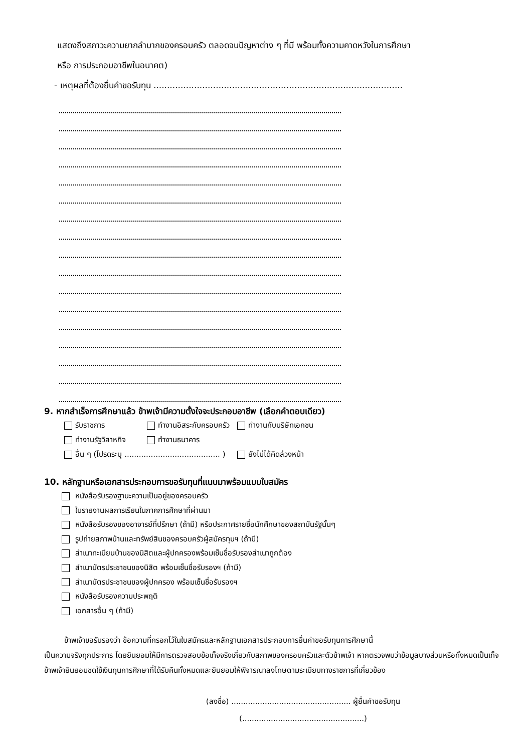แสดงถึงสภาวะความยากลำบากของครอบครัว ตลอดจนปัญหาต่าง ๆ ที่มี พร้อมทั้งความคาดหวังในการศึกษา
หรือ การประกอบอาชีพในอนาคต)
- เหตุผลที่ต้องยื่นคำขอรับทุน ............................................................................................
9. หากสำเร็จการศึกษาแล้ว ข้าพเจ้ามีความตั้งใจจะประกอบอาชีพ (เลือกคำตอบเดียว)
รับราชการ ทำงานอิสระกับครอบครัว ทำงานกับบริษัทเอกชน
ทำงานรัฐวิสาหกิจ ทำงานธนาคาร
อื่น ๆ (โปรดระบุ ........................................ ) ยังไม่ได้คิดล่วงหน้า
10. หลักฐานหรือเอกสารประกอบการขอรับทุนที่แนบมาพร้อมแบบใบสมัคร
หนังสือรับรองฐานะความเป็นอยู่ของครอบครัว
ใบรายงานผลการเรียนในภาคการศึกษาที่ผ่านมา
หนังสือรับรองของอาจารย์ที่ปรึกษา (ถ้ามี) หรือประกาศรายชื่อนักศึกษาของสถาบันรัฐนั้นๆ
รูปถ่ายสภาพบ้านและทรัพย์สินของครอบครัวผู้สมัครทุนฯ (ถ้ามี)
สำเนาทะเบียนบ้านของนิสิตและผู้ปกครองพร้อมเซ็นชื่อรับรองสำเนาถูกต้อง
สำเนาบัตรประชาชนของนิสิต พร้อมเซ็นชื่อรับรองฯ (ถ้ามี)
สำเนาบัตรประชาชนของผู้ปกครอง พร้อมเซ็นชื่อรับรองฯ
หนังสือรับรองความประพฤติ
เอกสารอื่น ๆ (ถ้ามี)
ข้าพเจ้าขอรับรองว่า ข้อความที่กรอกไว้ในใบสมัครและหลักฐานเอกสารประกอบการยื่นคำขอรับทุนการศึกษานี้
เป็นความจริงทุกประการ โดยยินยอมให้มีการตรวจสอบข้อเท็จจริงเกี่ยวกับสภาพของครอบครัวและตัวข้าพเจ้า หากตรวจพบว่าข้อมูลบางส่วนหรือทั้งหมดเป็นเท็จ ข้าพเจ้ายินยอมชดใช้เงินทุนการศึกษาที่ได้รับคืนทั้งหมดและยินยอมให้พิจารณาลงโทษตามระเบียบทางราชการที่เกี่ยวข้อง
(ลงชื่อ) .................................................. ผู้ยื่นคำขอรับทุน
(...................................................)